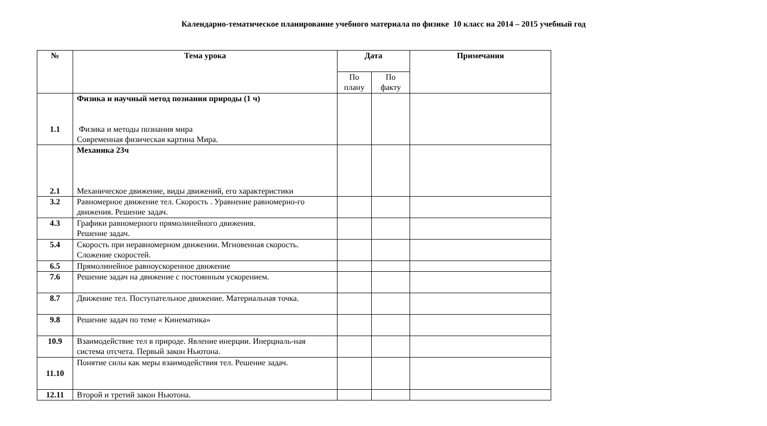Календарно-тематическое планирование учебного материала по физике 10 класс на 2014 – 2015 учебный год
| № | Тема урока | Дата | | Примечания |
| --- | --- | --- | --- | --- |
| | | По плану | По факту | |
| 1.1 | Физика и научный метод познания природы (1 ч) Физика и методы познания мира Современная физическая картина Мира. | | | |
| 2.1 | Механика 23ч Механическое движение, виды движений, его характеристики | | | |
| 3.2 | Равномерное движение тел. Скорость . Уравнение равномерно-го движения. Решение задач. | | | |
| 4.3 | Графики равномерного прямолинейного движения. Решение задач. | | | |
| 5.4 | Скорость при неравномерном движении. Мгновенная скорость. Сложение скоростей. | | | |
| 6.5 | Прямолинейное равноускоренное движение | | | |
| 7.6 | Решение задач на движение с постоянным ускорением. | | | |
| 8.7 | Движение тел. Поступательное движение. Материальная точка. | | | |
| 9.8 | Решение задач по теме « Кинематика» | | | |
| 10.9 | Взаимодействие тел в природе. Явление инерции. Инерциаль-ная система отсчета. Первый закон Ньютона. | | | |
| 11.10 | Понятие силы как меры взаимодействия тел. Решение задач. | | | |
| 12.11 | Второй и третий закон Ньютона. | | | |